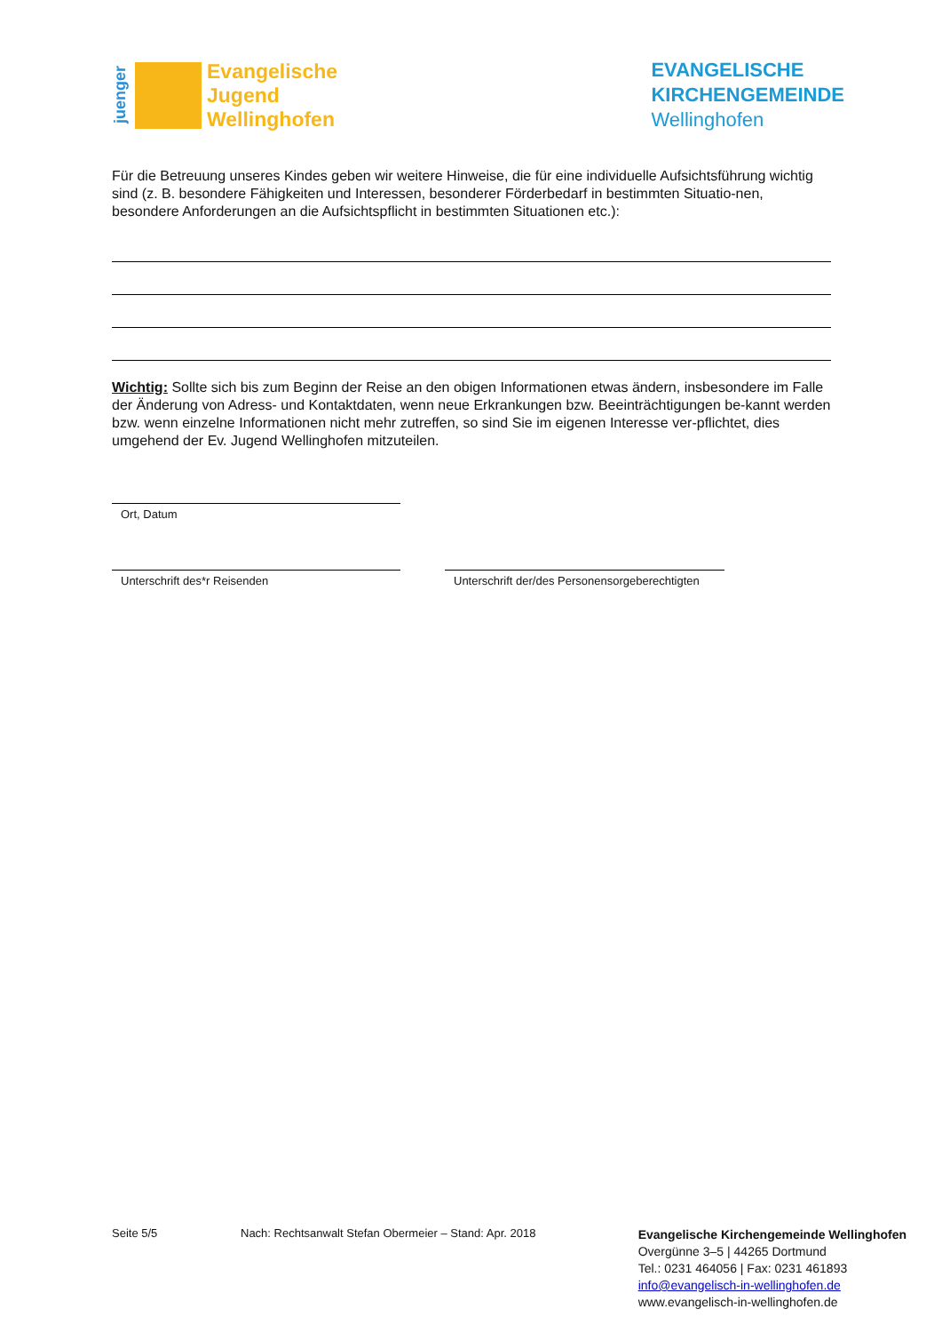juenger
Evangelische
Jugend
Wellinghofen
EVANGELISCHE
KIRCHENGEMEINDE
Wellinghofen
Für die Betreuung unseres Kindes geben wir weitere Hinweise, die für eine individuelle Aufsichtsführung wichtig sind (z. B. besondere Fähigkeiten und Interessen, besonderer Förderbedarf in bestimmten Situatio-nen, besondere Anforderungen an die Aufsichtspflicht in bestimmten Situationen etc.):
Wichtig: Sollte sich bis zum Beginn der Reise an den obigen Informationen etwas ändern, insbesondere im Falle der Änderung von Adress- und Kontaktdaten, wenn neue Erkrankungen bzw. Beeinträchtigungen be-kannt werden bzw. wenn einzelne Informationen nicht mehr zutreffen, so sind Sie im eigenen Interesse ver-pflichtet, dies umgehend der Ev. Jugend Wellinghofen mitzuteilen.
Ort, Datum
Unterschrift des*r Reisenden Unterschrift der/des Personensorgeberechtigten
Seite 5/5 Nach: Rechtsanwalt Stefan Obermeier – Stand: Apr. 2018
Evangelische Kirchengemeinde Wellinghofen
Overgünne 3–5 | 44265 Dortmund
Tel.: 0231 464056 | Fax: 0231 461893
info@evangelisch-in-wellinghofen.de
www.evangelisch-in-wellinghofen.de